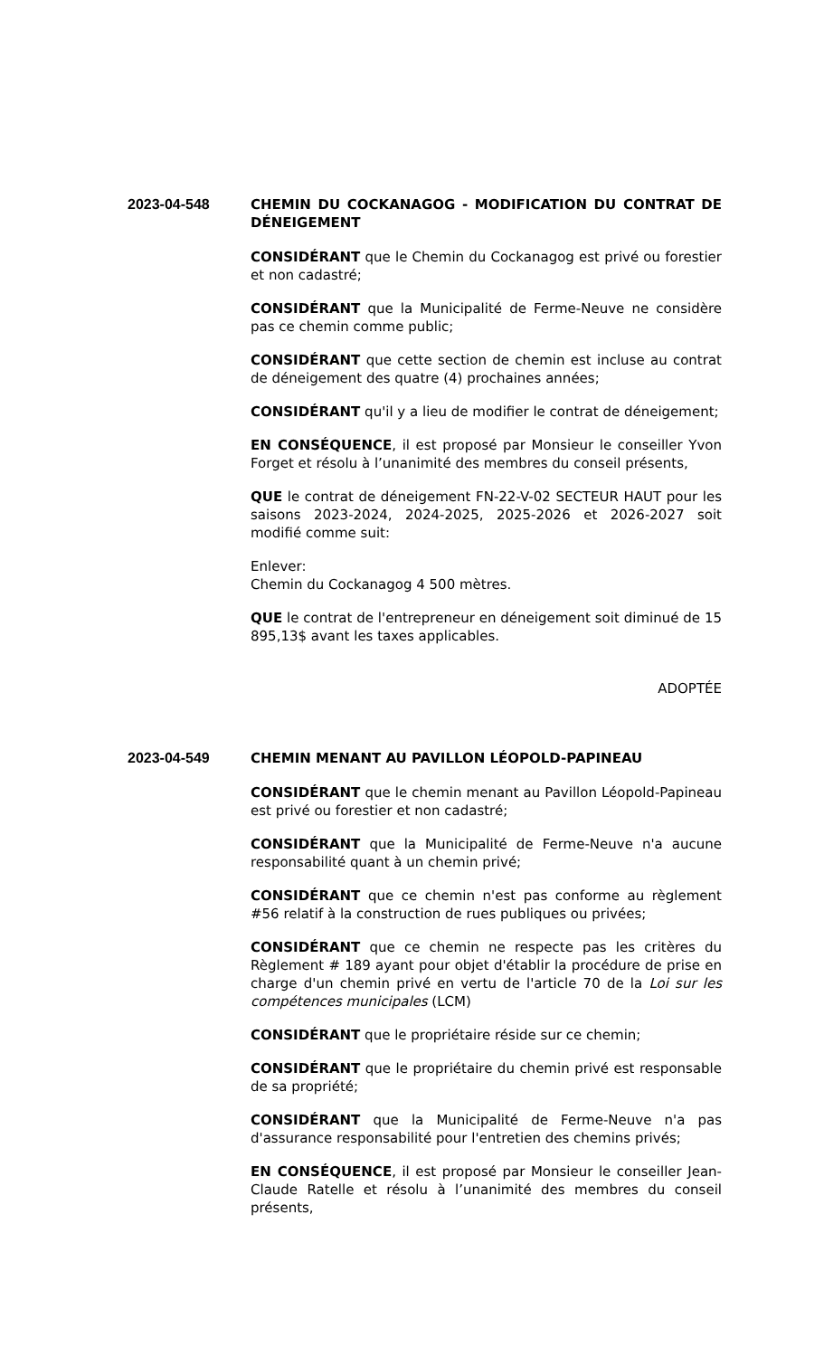2023-04-548 CHEMIN DU COCKANAGOG - MODIFICATION DU CONTRAT DE DÉNEIGEMENT
CONSIDÉRANT que le Chemin du Cockanagog est privé ou forestier et non cadastré;
CONSIDÉRANT que la Municipalité de Ferme-Neuve ne considère pas ce chemin comme public;
CONSIDÉRANT que cette section de chemin est incluse au contrat de déneigement des quatre (4) prochaines années;
CONSIDÉRANT qu'il y a lieu de modifier le contrat de déneigement;
EN CONSÉQUENCE, il est proposé par Monsieur le conseiller Yvon Forget et résolu à l’unanimité des membres du conseil présents,
QUE le contrat de déneigement FN-22-V-02 SECTEUR HAUT pour les saisons 2023-2024, 2024-2025, 2025-2026 et 2026-2027 soit modifié comme suit:
Enlever:
Chemin du Cockanagog 4 500 mètres.
QUE le contrat de l'entrepreneur en déneigement soit diminué de 15 895,13$ avant les taxes applicables.
ADOPTÉE
2023-04-549 CHEMIN MENANT AU PAVILLON LÉOPOLD-PAPINEAU
CONSIDÉRANT que le chemin menant au Pavillon Léopold-Papineau est privé ou forestier et non cadastré;
CONSIDÉRANT que la Municipalité de Ferme-Neuve n'a aucune responsabilité quant à un chemin privé;
CONSIDÉRANT que ce chemin n'est pas conforme au règlement #56 relatif à la construction de rues publiques ou privées;
CONSIDÉRANT que ce chemin ne respecte pas les critères du Règlement # 189 ayant pour objet d'établir la procédure de prise en charge d'un chemin privé en vertu de l'article 70 de la Loi sur les compétences municipales (LCM)
CONSIDÉRANT que le propriétaire réside sur ce chemin;
CONSIDÉRANT que le propriétaire du chemin privé est responsable de sa propriété;
CONSIDÉRANT que la Municipalité de Ferme-Neuve n'a pas d'assurance responsabilité pour l'entretien des chemins privés;
EN CONSÉQUENCE, il est proposé par Monsieur le conseiller Jean-Claude Ratelle et résolu à l’unanimité des membres du conseil présents,